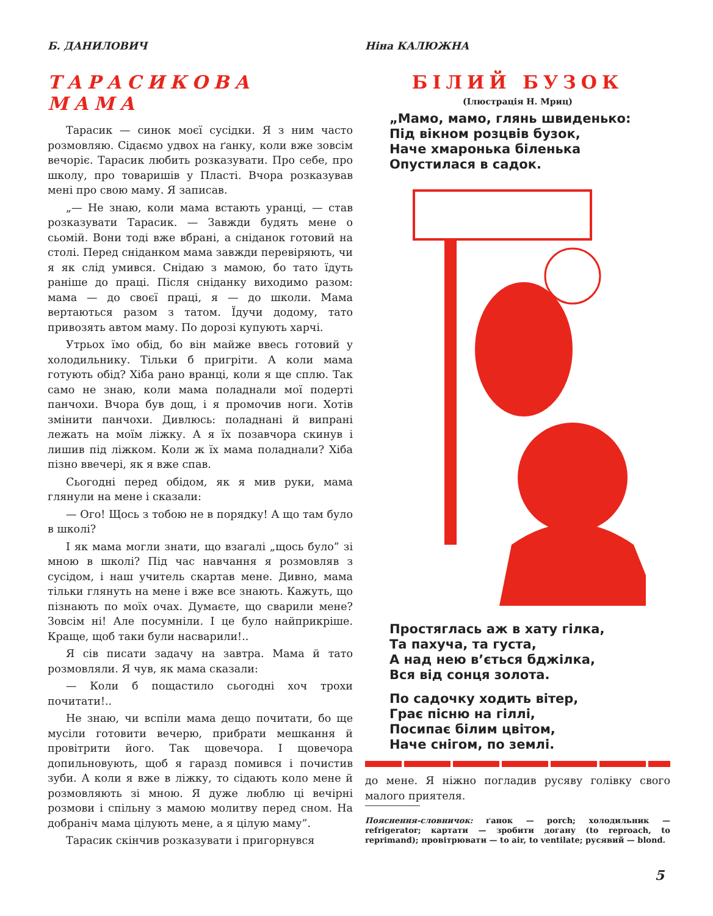Б. ДАНИЛОВИЧ
ТАРАСИКОВА МАМА
Тарасик — синок моєї сусідки. Я з ним часто розмовляю. Сідаємо удвох на ґанку, коли вже зовсім вечоріє. Тарасик любить розказувати. Про себе, про школу, про товаришів у Пласті. Вчора розказував мені про свою маму. Я записав.
„— Не знаю, коли мама встають уранці, — став розказувати Тарасик. — Завжди будять мене о сьомій. Вони тоді вже вбрані, а сніданок готовий на столі. Перед сніданком мама завжди перевіряють, чи я як слід умився. Снідаю з мамою, бо тато їдуть раніше до праці. Після сніданку виходимо разом: мама — до своєї праці, я — до школи. Мама вертаються разом з татом. Їдучи додому, тато привозять автом маму. По дорозі купують харчі.
Утрьох їмо обід, бо він майже ввесь готовий у холодильнику. Тільки б пригріти. А коли мама готують обід? Хіба рано вранці, коли я ще сплю. Так само не знаю, коли мама поладнали мої подерті панчохи. Вчора був дощ, і я промочив ноги. Хотів змінити панчохи. Дивлюсь: поладнані й випрані лежать на моїм ліжку. А я їх позавчора скинув і лишив під ліжком. Коли ж їх мама поладнали? Хіба пізно ввечері, як я вже спав.
Сьогодні перед обідом, як я мив руки, мама глянули на мене і сказали:
— Ого! Щось з тобою не в порядку! А що там було в школі?
І як мама могли знати, що взагалі „щось було” зі мною в школі? Під час навчання я розмовляв з сусідом, і наш учитель скартав мене. Дивно, мама тільки глянуть на мене і вже все знають. Кажуть, що пізнають по моїх очах. Думаєте, що сварили мене? Зовсім ні! Але посумніли. І це було найприкріше. Краще, щоб таки були насварили!..
Я сів писати задачу на завтра. Мама й тато розмовляли. Я чув, як мама сказали:
— Коли б пощастило сьогодні хоч трохи почитати!..
Не знаю, чи вспіли мама дещо почитати, бо ще мусіли готовити вечерю, прибрати мешкання й провітрити його. Так щовечора. І щовечора допильновують, щоб я гаразд помився і почистив зуби. А коли я вже в ліжку, то сідають коло мене й розмовляють зі мною. Я дуже люблю ці вечірні розмови і спільну з мамою молитву перед сном. На добраніч мама цілують мене, а я цілую маму”.
Тарасик скінчив розказувати і пригорнувся
Ніна КАЛЮЖНА
БІЛИЙ БУЗОК
(Ілюстрація Н. Мриц)
„Мамо, мамо, глянь швиденько:
Під вікном розцвів бузок,
Наче хмаронька біленька
Опустилася в садок.
Простяглась аж в хату гілка,
Та пахуча, та густа,
А над нею в’ється бджілка,
Вся від сонця золота.
По садочку ходить вітер,
Грає пісню на гіллі,
Посипає білим цвітом,
Наче снігом, по землі.
до мене. Я ніжно погладив русяву голівку свого малого приятеля.
Пояснення-словничок: ґанок — porch; холодильник — refrigerator; картати — зробити догану (to reproach, to reprimand); провітрювати — to air, to ventilate; русявий — blond.
5